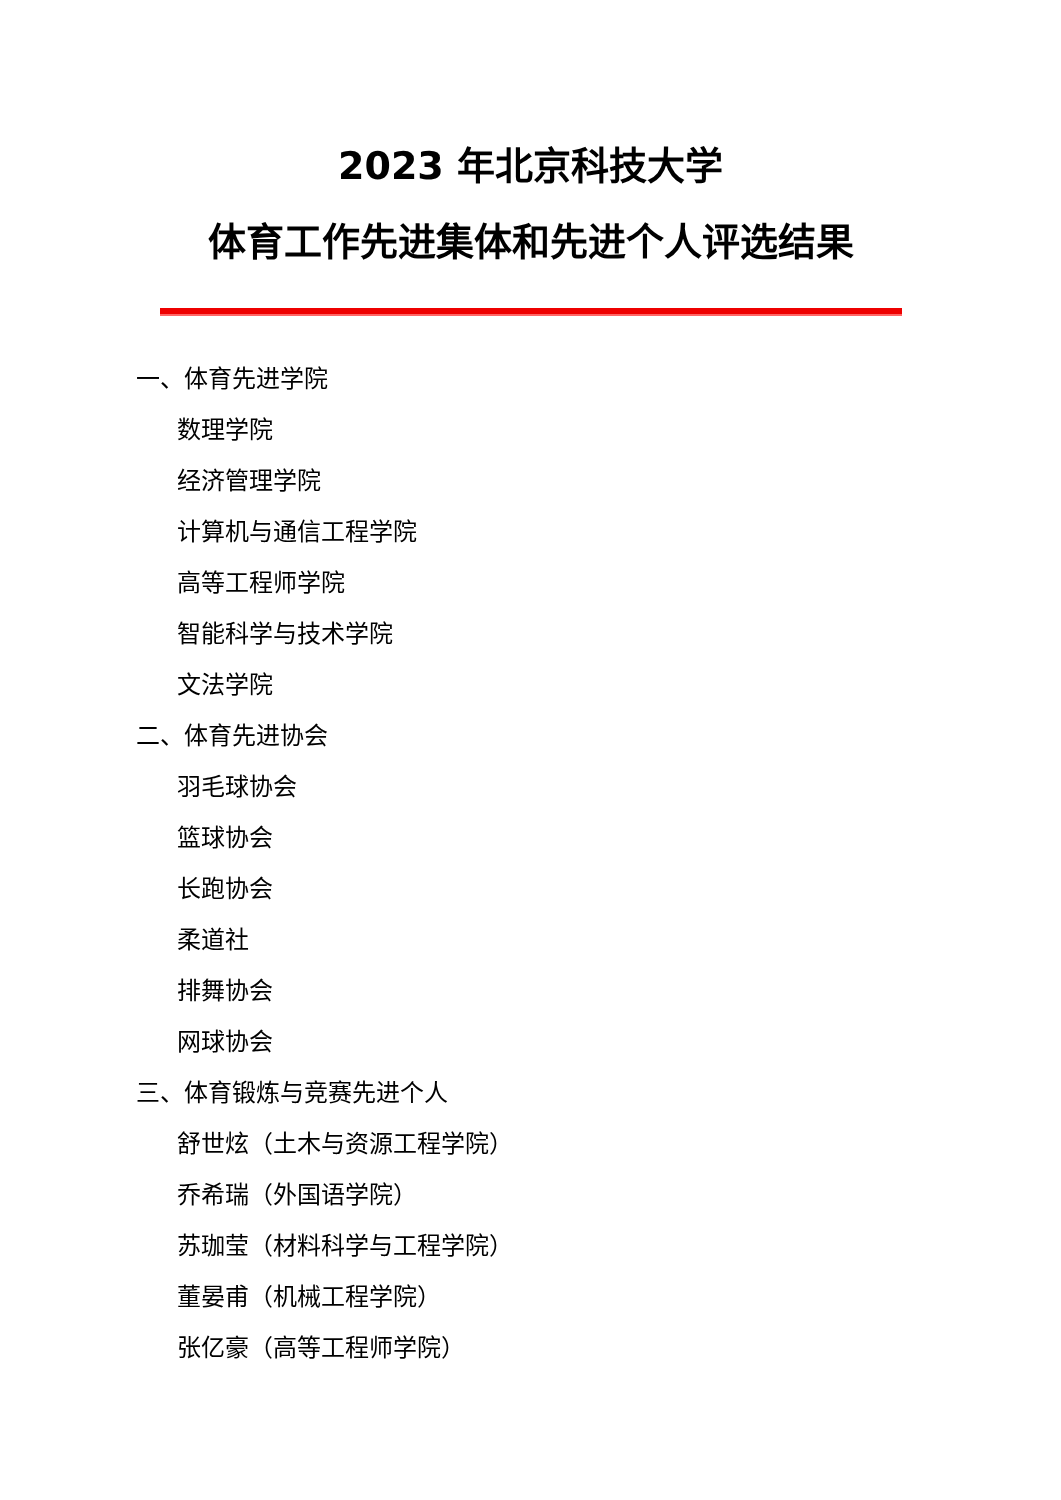2023 年北京科技大学
体育工作先进集体和先进个人评选结果
一、体育先进学院
数理学院
经济管理学院
计算机与通信工程学院
高等工程师学院
智能科学与技术学院
文法学院
二、体育先进协会
羽毛球协会
篮球协会
长跑协会
柔道社
排舞协会
网球协会
三、体育锻炼与竞赛先进个人
舒世炫（土木与资源工程学院）
乔希瑞（外国语学院）
苏珈莹（材料科学与工程学院）
董晏甫（机械工程学院）
张亿豪（高等工程师学院）